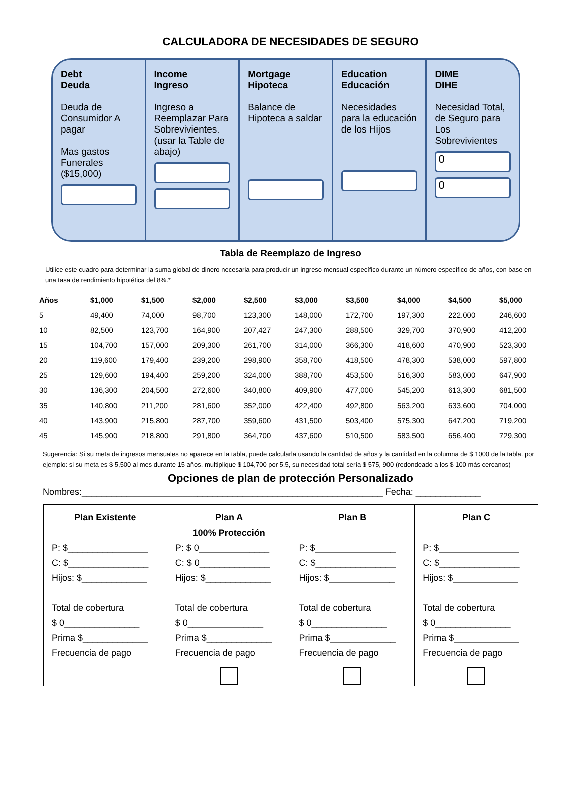CALCULADORA DE NECESIDADES DE SEGURO
Debt
Deuda
Deuda de Consumidor A pagar
Mas gastos Funerales ($15,000)
+
Income
Ingreso
Ingreso a Reemplazar Para Sobrevivientes. (usar la Table de abajo)
Mortgage
Hipoteca
Balance de Hipoteca a saldar
Education
Educación
Necesidades para la educación de los Hijos
DIME
DIHE
Necesidad Total, de Seguro para Los Sobrevivientes
0
0
Tabla de Reemplazo de Ingreso
Utilice este cuadro para determinar la suma global de dinero necesaria para producir un ingreso mensual específico durante un número específico de años, con base en una tasa de rendimiento hipotética del 8%.*
| Años | $1,000 | $1,500 | $2,000 | $2,500 | $3,000 | $3,500 | $4,000 | $4,500 | $5,000 |
| --- | --- | --- | --- | --- | --- | --- | --- | --- | --- |
| 5 | 49,400 | 74,000 | 98,700 | 123,300 | 148,000 | 172,700 | 197,300 | 222.000 | 246,600 |
| 10 | 82,500 | 123,700 | 164,900 | 207,427 | 247,300 | 288,500 | 329,700 | 370,900 | 412,200 |
| 15 | 104,700 | 157,000 | 209,300 | 261,700 | 314,000 | 366,300 | 418,600 | 470,900 | 523,300 |
| 20 | 119,600 | 179,400 | 239,200 | 298,900 | 358,700 | 418,500 | 478,300 | 538,000 | 597,800 |
| 25 | 129,600 | 194,400 | 259,200 | 324,000 | 388,700 | 453,500 | 516,300 | 583,000 | 647,900 |
| 30 | 136,300 | 204,500 | 272,600 | 340,800 | 409,900 | 477,000 | 545,200 | 613,300 | 681,500 |
| 35 | 140,800 | 211,200 | 281,600 | 352,000 | 422,400 | 492,800 | 563,200 | 633,600 | 704,000 |
| 40 | 143,900 | 215,800 | 287,700 | 359,600 | 431,500 | 503,400 | 575,300 | 647,200 | 719,200 |
| 45 | 145,900 | 218,800 | 291,800 | 364,700 | 437,600 | 510,500 | 583,500 | 656,400 | 729,300 |
Sugerencia: Si su meta de ingresos mensuales no aparece en la tabla, puede calcularla usando la cantidad de años y la cantidad en la columna de $ 1000 de la tabla. por ejemplo: si su meta es $ 5,500 al mes durante 15 años, multiplique $ 104,700 por 5.5, su necesidad total sería $ 575, 900 (redondeado a los $ 100 más cercanos)
Opciones de plan de protección Personalizado
Nombres:____________________________________________________________ Fecha: _____________
Plan Existente
P: $________________
C: $________________
Hijos: $_____________
Total de cobertura
$ 0_______________
Prima $_____________
Frecuencia de pago
Plan A
100% Protección
P: $ 0______________
C: $ 0______________
Hijos: $_____________
Total de cobertura
$ 0_______________
Prima $_____________
Frecuencia de pago
Plan B
P: $________________
C: $________________
Hijos: $_____________
Total de cobertura
$ 0_______________
Prima $_____________
Frecuencia de pago
Plan C
P: $________________
C: $________________
Hijos: $_____________
Total de cobertura
$ 0_______________
Prima $_____________
Frecuencia de pago